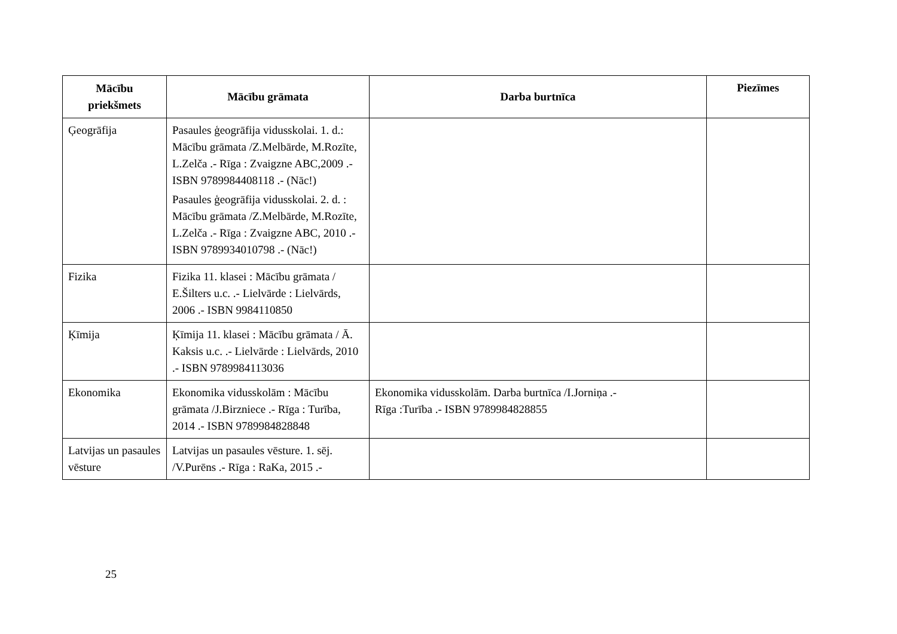| Mācību priekšmets | Mācību grāmata | Darba burtnīca | Piezīmes |
| --- | --- | --- | --- |
| Ģeogrāfija | Pasaules ģeogrāfija vidusskolai. 1. d.: Mācību grāmata /Z.Melbārde, M.Rozīte, L.Zelča .- Rīga : Zvaigzne ABC,2009 .- ISBN 9789984408118 .- (Nāc!) Pasaules ģeogrāfija vidusskolai. 2. d. : Mācību grāmata /Z.Melbārde, M.Rozīte, L.Zelča .- Rīga : Zvaigzne ABC, 2010 .- ISBN 9789934010798 .- (Nāc!) | | |
| Fizika | Fizika 11. klasei : Mācību grāmata / E.Šilters u.c. .- Lielvārde : Lielvārds, 2006 .- ISBN 9984110850 | | |
| Ķīmija | Ķīmija 11. klasei : Mācību grāmata / Ā. Kaksis u.c. .- Lielvārde : Lielvārds, 2010 .- ISBN 9789984113036 | | |
| Ekonomika | Ekonomika vidusskolām : Mācību grāmata /J.Birzniece .- Rīga : Turība, 2014 .- ISBN 9789984828848 | Ekonomika vidusskolām. Darba burtnīca /I.Jorniņa .- Rīga :Turība .- ISBN 9789984828855 | |
| Latvijas un pasaules vēsture | Latvijas un pasaules vēsture. 1. sēj. /V.Purēns .- Rīga : RaKa, 2015 .- | | |
25